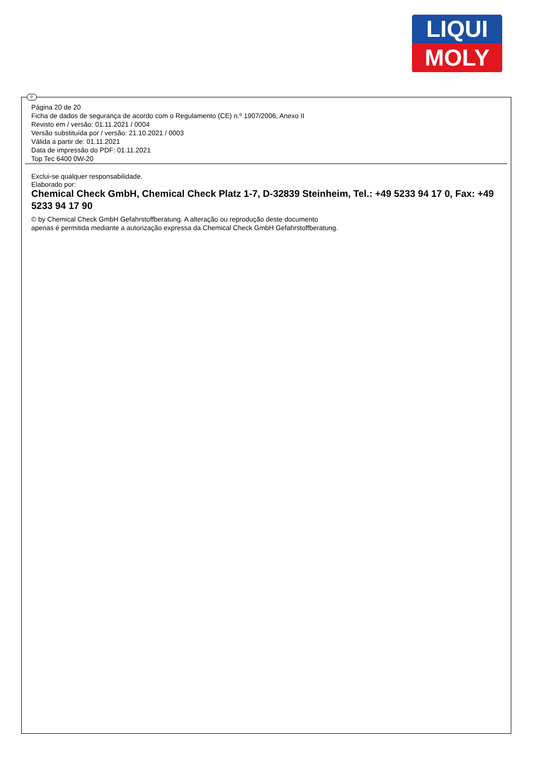LIQUI
MOLY
P
Página 20 de 20
Ficha de dados de segurança de acordo com o Regulamento (CE) n.º 1907/2006, Anexo II
Revisto em / versão: 01.11.2021 / 0004
Versão substituída por / versão: 21.10.2021 / 0003
Válida a partir de: 01.11.2021
Data de impressão do PDF: 01.11.2021
Top Tec 6400 0W-20
Exclui-se qualquer responsabilidade.
Elaborado por:
Chemical Check GmbH, Chemical Check Platz 1-7, D-32839 Steinheim, Tel.: +49 5233 94 17 0, Fax: +49 5233 94 17 90
© by Chemical Check GmbH Gefahrstoffberatung. A alteração ou reprodução deste documento
apenas é permitida mediante a autorização expressa da Chemical Check GmbH Gefahrstoffberatung.